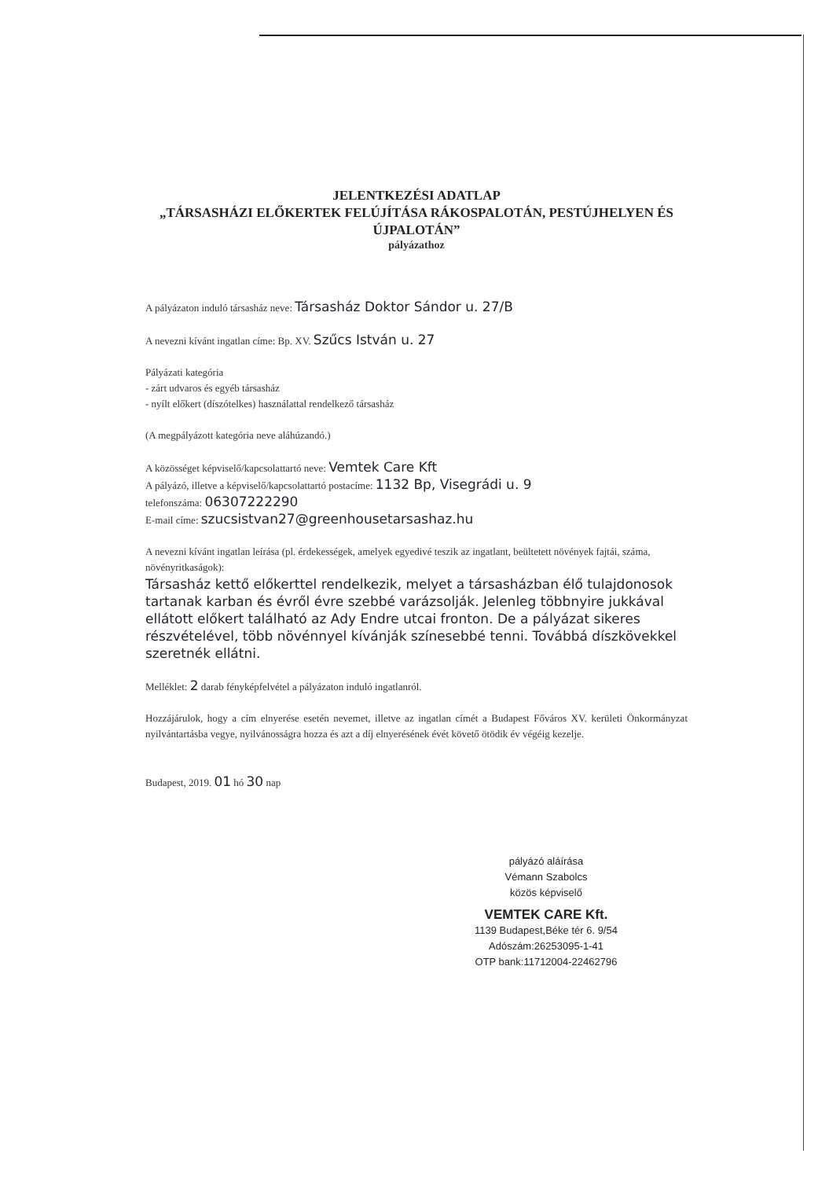JELENTKEZÉSI ADATLAP
„TÁRSASHÁZI ELŐKERTEK FELÚJÍTÁSA RÁKOSPALOTÁN, PESTÚJHELYEN ÉS ÚJPALOTÁN”
pályázathoz
A pályázaton induló társasház neve: Társasház Doktor Sándor u. 27/B
A nevezni kívánt ingatlan címe: Bp. XV. Szűcs István u. 27
Pályázati kategória
- zárt udvaros és egyéb társasház
- nyílt előkert (díszótelkes) használattal rendelkező társasház
(A megpályázott kategória neve aláhúzandó.)
A közösséget képviselő/kapcsolattartó neve: Vemtek Care Kft
A pályázó, illetve a képviselő/kapcsolattartó postacíme: 1132 Bp, Visegrádi u. 9
telefonszáma: 06307222290
E-mail címe: szucsistvan27@greenhousetarsashaz.hu
A nevezni kívánt ingatlan leírása (pl. érdekességek, amelyek egyedivé teszik az ingatlant, beültetett növények fajtái, száma, növényritkaságok):
Társasház kettő előkerttel rendelkezik, melyet a társasházban élő tulajdonosok tartanak karban és évről évre szebbé varázsolják. Jelenleg többnyire jukkával ellátott előkert található az Ady Endre utcai fronton. De a pályázat sikeres részvételével, több növénnyel kívánják színesebbé tenni. Továbbá díszkövekkel szeretnék ellátni.
Melléklet: 2 darab fényképfelvétel a pályázaton induló ingatlanról.
Hozzájárulok, hogy a cím elnyerése esetén nevemet, illetve az ingatlan címét a Budapest Főváros XV. kerületi Önkormányzat nyilvántartásba vegye, nyilvánosságra hozza és azt a díj elnyerésének évét követő ötödik év végéig kezelje.
Budapest, 2019. 01 hó 30 nap
pályázó aláírása
Vémann Szabolcs
közös képviselő
VEMTEK CARE Kft.
1139 Budapest,Béke tér 6. 9/54
Adószám:26253095-1-41
OTP bank:11712004-22462796